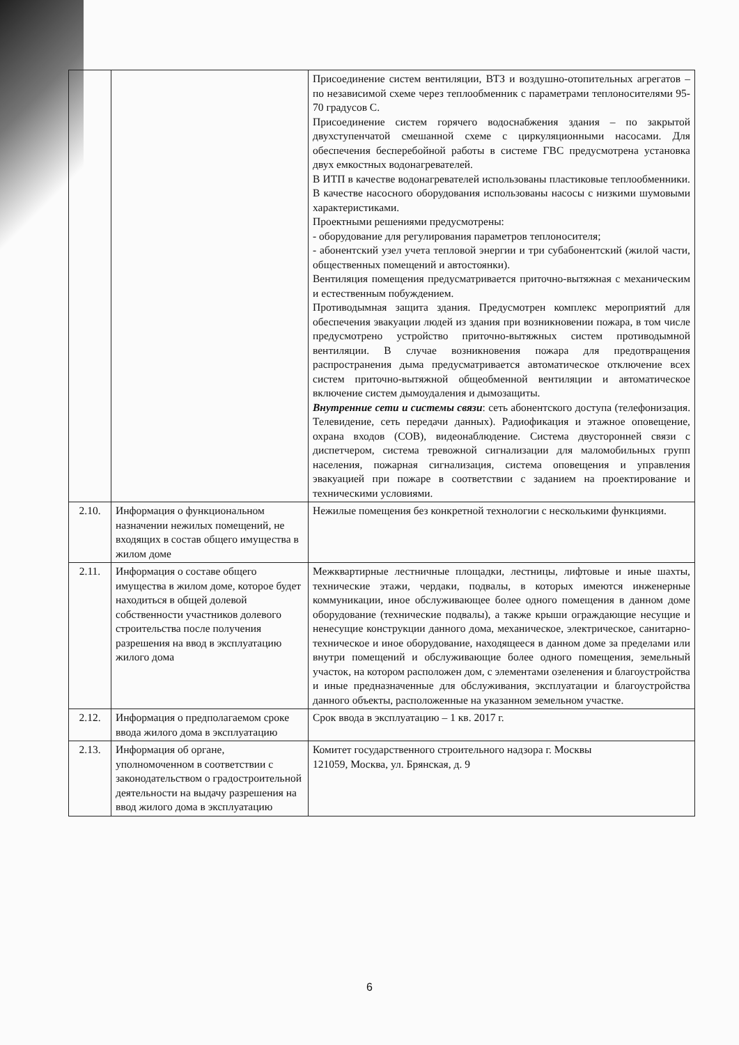| | | Присоединение систем вентиляции, ВТЗ и воздушно-отопительных агрегатов – по независимой схеме через теплообменник с параметрами теплоносителями 95-70 градусов С. Присоединение систем горячего водоснабжения здания – по закрытой двухступенчатой смешанной схеме с циркуляционными насосами. Для обеспечения бесперебойной работы в системе ГВС предусмотрена установка двух емкостных водонагревателей. В ИТП в качестве водонагревателей использованы пластиковые теплообменники. В качестве насосного оборудования использованы насосы с низкими шумовыми характеристиками. Проектными решениями предусмотрены: - оборудование для регулирования параметров теплоносителя; - абонентский узел учета тепловой энергии и три субабонентский (жилой части, общественных помещений и автостоянки). Вентиляция помещения предусматривается приточно-вытяжная с механическим и естественным побуждением. Противодымная защита здания. Предусмотрен комплекс мероприятий для обеспечения эвакуации людей из здания при возникновении пожара, в том числе предусмотрено устройство приточно-вытяжных систем противодымной вентиляции. В случае возникновения пожара для предотвращения распространения дыма предусматривается автоматическое отключение всех систем приточно-вытяжной общеобменной вентиляции и автоматическое включение систем дымоудаления и дымозащиты. Внутренние сети и системы связи : сеть абонентского доступа (телефонизация. Телевидение, сеть передачи данных). Радиофикация и этажное оповещение, охрана входов (СОВ), видеонаблюдение. Система двусторонней связи с диспетчером, система тревожной сигнализации для маломобильных групп населения, пожарная сигнализация, система оповещения и управления эвакуацией при пожаре в соответствии с заданием на проектирование и техническими условиями. |
| 2.10. | Информация о функциональном назначении нежилых помещений, не входящих в состав общего имущества в жилом доме | Нежилые помещения без конкретной технологии с несколькими функциями. |
| 2.11. | Информация о составе общего имущества в жилом доме, которое будет находиться в общей долевой собственности участников долевого строительства после получения разрешения на ввод в эксплуатацию жилого дома | Межквартирные лестничные площадки, лестницы, лифтовые и иные шахты, технические этажи, чердаки, подвалы, в которых имеются инженерные коммуникации, иное обслуживающее более одного помещения в данном доме оборудование (технические подвалы), а также крыши ограждающие несущие и ненесущие конструкции данного дома, механическое, электрическое, санитарно-техническое и иное оборудование, находящееся в данном доме за пределами или внутри помещений и обслуживающие более одного помещения, земельный участок, на котором расположен дом, с элементами озеленения и благоустройства и иные предназначенные для обслуживания, эксплуатации и благоустройства данного объекты, расположенные на указанном земельном участке. |
| 2.12. | Информация о предполагаемом сроке ввода жилого дома в эксплуатацию | Срок ввода в эксплуатацию – 1 кв. 2017 г. |
| 2.13. | Информация об органе, уполномоченном в соответствии с законодательством о градостроительной деятельности на выдачу разрешения на ввод жилого дома в эксплуатацию | Комитет государственного строительного надзора г. Москвы 121059, Москва, ул. Брянская, д. 9 |
6